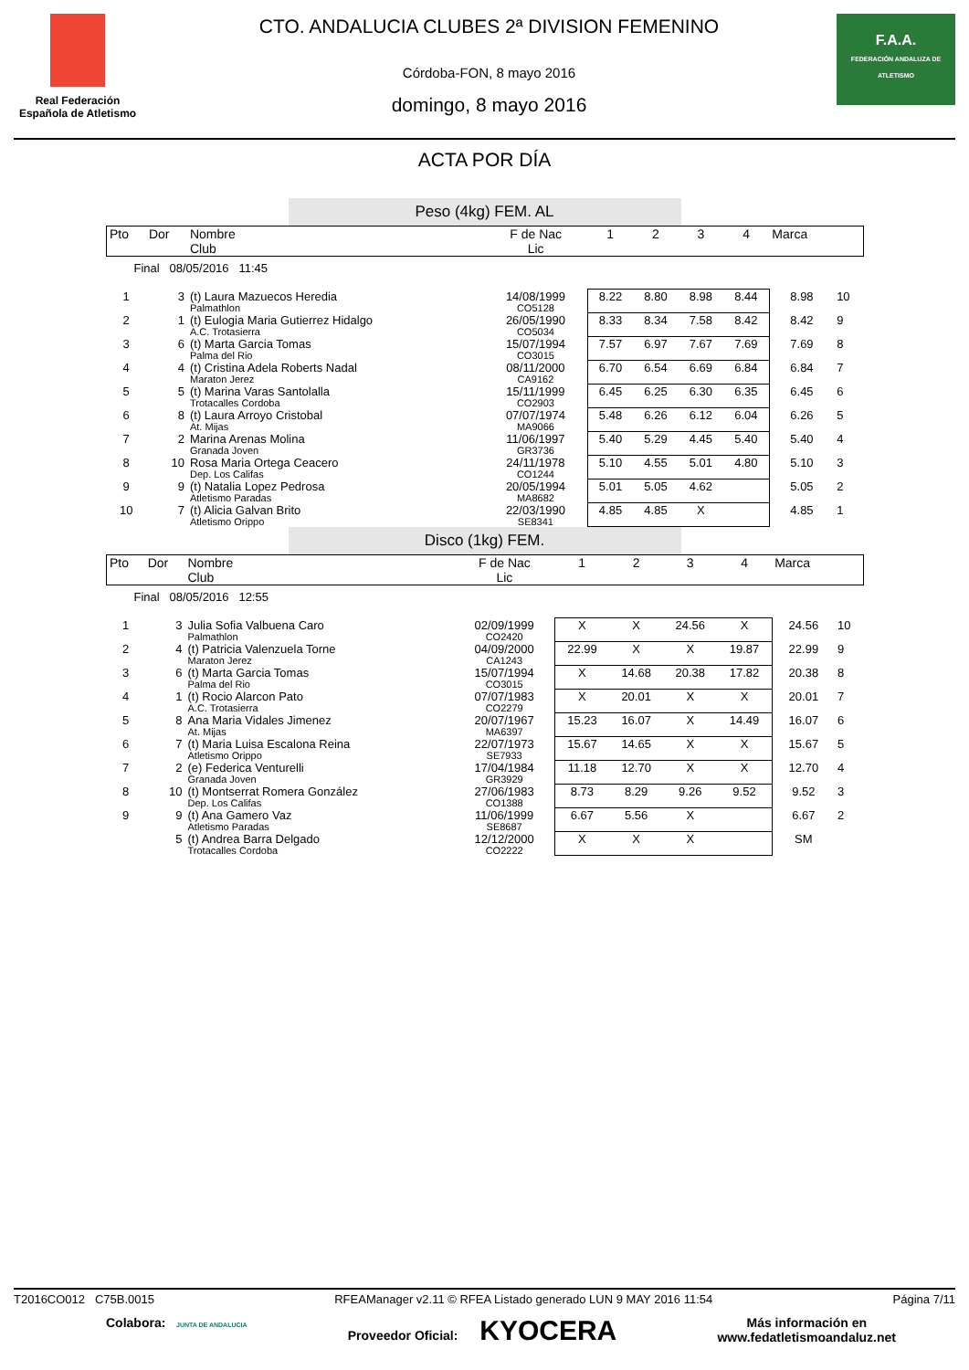Real Federación
Española de Atletismo
CTO. ANDALUCIA CLUBES 2ª DIVISION FEMENINO
Córdoba-FON, 8 mayo 2016
domingo, 8 mayo 2016
F.A.A.
FEDERACIÓN ANDALUZA DE ATLETISMO
ACTA POR DÍA
Peso (4kg) FEM. AL
| Pto | Dor | Nombre Club | F de Nac Lic | 1 | 2 | 3 | 4 | Marca | |
| Final 08/05/2016 11:45 | | | | | | | | | |
| 1 | 3 | (t) Laura Mazuecos Heredia Palmathlon | 14/08/1999 CO5128 | 8.22 | 8.80 | 8.98 | 8.44 | 8.98 | 10 |
| 2 | 1 | (t) Eulogia Maria Gutierrez Hidalgo A.C. Trotasierra | 26/05/1990 CO5034 | 8.33 | 8.34 | 7.58 | 8.42 | 8.42 | 9 |
| 3 | 6 | (t) Marta Garcia Tomas Palma del Rio | 15/07/1994 CO3015 | 7.57 | 6.97 | 7.67 | 7.69 | 7.69 | 8 |
| 4 | 4 | (t) Cristina Adela Roberts Nadal Maraton Jerez | 08/11/2000 CA9162 | 6.70 | 6.54 | 6.69 | 6.84 | 6.84 | 7 |
| 5 | 5 | (t) Marina Varas Santolalla Trotacalles Cordoba | 15/11/1999 CO2903 | 6.45 | 6.25 | 6.30 | 6.35 | 6.45 | 6 |
| 6 | 8 | (t) Laura Arroyo Cristobal At. Mijas | 07/07/1974 MA9066 | 5.48 | 6.26 | 6.12 | 6.04 | 6.26 | 5 |
| 7 | 2 | Marina Arenas Molina Granada Joven | 11/06/1997 GR3736 | 5.40 | 5.29 | 4.45 | 5.40 | 5.40 | 4 |
| 8 | 10 | Rosa Maria Ortega Ceacero Dep. Los Califas | 24/11/1978 CO1244 | 5.10 | 4.55 | 5.01 | 4.80 | 5.10 | 3 |
| 9 | 9 | (t) Natalia Lopez Pedrosa Atletismo Paradas | 20/05/1994 MA8682 | 5.01 | 5.05 | 4.62 | | 5.05 | 2 |
| 10 | 7 | (t) Alicia Galvan Brito Atletismo Orippo | 22/03/1990 SE8341 | 4.85 | 4.85 | X | | 4.85 | 1 |
Disco (1kg) FEM.
| Pto | Dor | Nombre Club | F de Nac Lic | 1 | 2 | 3 | 4 | Marca | |
| Final 08/05/2016 12:55 | | | | | | | | | |
| 1 | 3 | Julia Sofia Valbuena Caro Palmathlon | 02/09/1999 CO2420 | X | X | 24.56 | X | 24.56 | 10 |
| 2 | 4 | (t) Patricia Valenzuela Torne Maraton Jerez | 04/09/2000 CA1243 | 22.99 | X | X | 19.87 | 22.99 | 9 |
| 3 | 6 | (t) Marta Garcia Tomas Palma del Rio | 15/07/1994 CO3015 | X | 14.68 | 20.38 | 17.82 | 20.38 | 8 |
| 4 | 1 | (t) Rocio Alarcon Pato A.C. Trotasierra | 07/07/1983 CO2279 | X | 20.01 | X | X | 20.01 | 7 |
| 5 | 8 | Ana Maria Vidales Jimenez At. Mijas | 20/07/1967 MA6397 | 15.23 | 16.07 | X | 14.49 | 16.07 | 6 |
| 6 | 7 | (t) Maria Luisa Escalona Reina Atletismo Orippo | 22/07/1973 SE7933 | 15.67 | 14.65 | X | X | 15.67 | 5 |
| 7 | 2 | (e) Federica Venturelli Granada Joven | 17/04/1984 GR3929 | 11.18 | 12.70 | X | X | 12.70 | 4 |
| 8 | 10 | (t) Montserrat Romera González Dep. Los Califas | 27/06/1983 CO1388 | 8.73 | 8.29 | 9.26 | 9.52 | 9.52 | 3 |
| 9 | 9 | (t) Ana Gamero Vaz Atletismo Paradas | 11/06/1999 SE8687 | 6.67 | 5.56 | X | | 6.67 | 2 |
| | 5 | (t) Andrea Barra Delgado Trotacalles Cordoba | 12/12/2000 CO2222 | X | X | X | | SM | |
T2016CO012 C75B.0015 RFEAManager v2.11 © RFEA Listado generado LUN 9 MAY 2016 11:54 Página 7/11
Colabora: JUNTA DE ANDALUCIA Proveedor Oficial: KYOCERA Más información en
www.fedatletismoandaluz.net